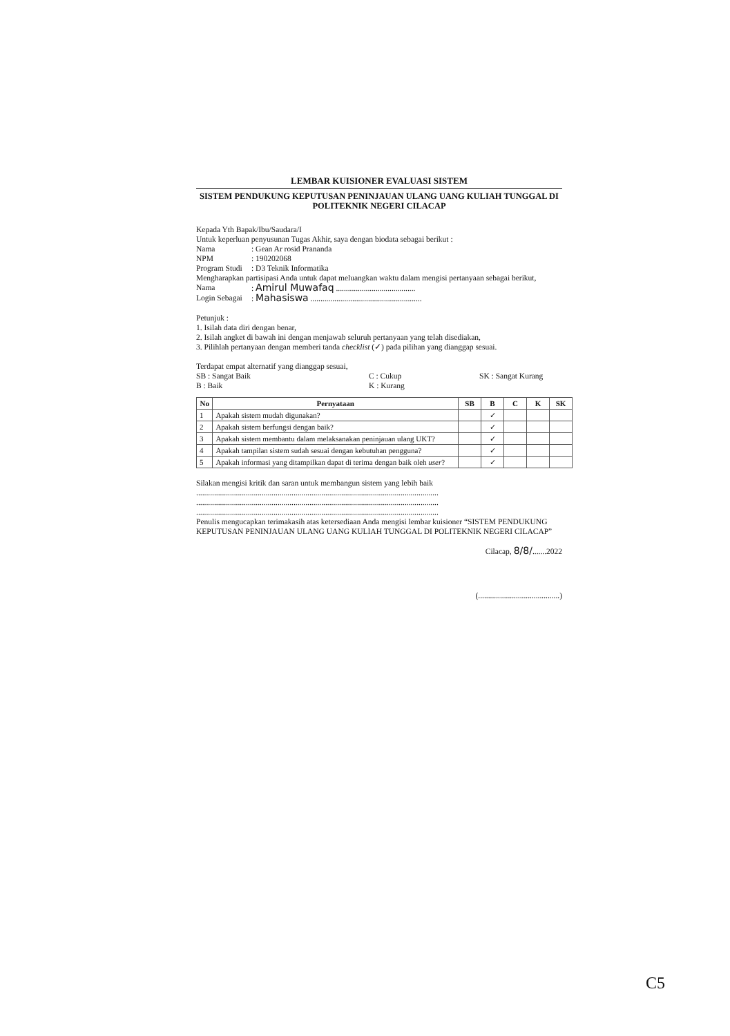LEMBAR KUISIONER EVALUASI SISTEM
SISTEM PENDUKUNG KEPUTUSAN PENINJAUAN ULANG UANG KULIAH TUNGGAL DI POLITEKNIK NEGERI CILACAP
Kepada Yth Bapak/Ibu/Saudara/I
Untuk keperluan penyusunan Tugas Akhir, saya dengan biodata sebagai berikut :
Nama: Gean Ar rosid Prananda
NPM: 190202068
Program Studi: D3 Teknik Informatika
Mengharapkan partisipasi Anda untuk dapat meluangkan waktu dalam mengisi pertanyaan sebagai berikut,
Nama: Amirul Muwafaq ........................................
Login Sebagai: Mahasiswa ........................................................
Petunjuk :
1. Isilah data diri dengan benar,
2. Isilah angket di bawah ini dengan menjawab seluruh pertanyaan yang telah disediakan,
3. Pilihlah pertanyaan dengan memberi tanda checklist (✓) pada pilihan yang dianggap sesuai.
Terdapat empat alternatif yang dianggap sesuai,
SB : Sangat Baik C : Cukup SK : Sangat Kurang
B : Baik K : Kurang
| No | Pernyataan | SB | B | C | K | SK |
| --- | --- | --- | --- | --- | --- | --- |
| 1 | Apakah sistem mudah digunakan? | | ✓ | | | |
| 2 | Apakah sistem berfungsi dengan baik? | | ✓ | | | |
| 3 | Apakah sistem membantu dalam melaksanakan peninjauan ulang UKT? | | ✓ | | | |
| 4 | Apakah tampilan sistem sudah sesuai dengan kebutuhan pengguna? | | ✓ | | | |
| 5 | Apakah informasi yang ditampilkan dapat di terima dengan baik oleh user ? | | ✓ | | | |
Silakan mengisi kritik dan saran untuk membangun sistem yang lebih baik
..........................................................................................................................
..........................................................................................................................
..........................................................................................................................
Penulis mengucapkan terimakasih atas ketersediaan Anda mengisi lembar kuisioner “SISTEM PENDUKUNG KEPUTUSAN PENINJAUAN ULANG UANG KULIAH TUNGGAL DI POLITEKNIK NEGERI CILACAP”
Cilacap, 8/8/.......2022
(.........................................)
C5